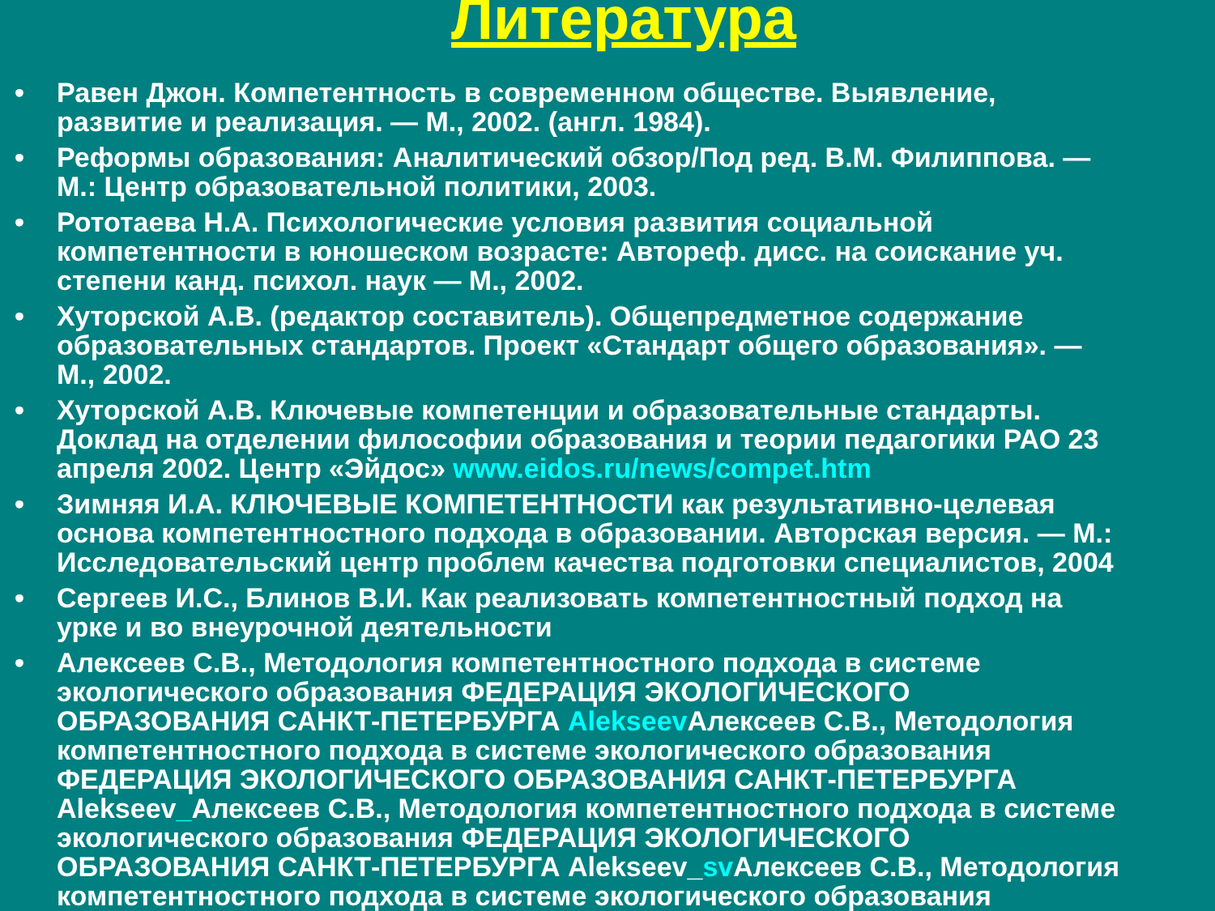Литература
• Равен Джон. Компетентность в современном обществе. Выявление,
развитие и реализация. — М., 2002. (англ. 1984).
• Реформы образования: Аналитический обзор/Под ред. В.М. Филиппова. —
М.: Центр образовательной политики, 2003.
• Рототаева Н.А. Психологические условия развития социальной
компетентности в юношеском возрасте: Автореф. дисс. на соискание уч.
степени канд. психол. наук — М., 2002.
• Хуторской А.В. (редактор составитель). Общепредметное содержание
образовательных стандартов. Проект «Стандарт общего образования». —
М., 2002.
• Хуторской А.В. Ключевые компетенции и образовательные стандарты.
Доклад на отделении философии образования и теории педагогики РАО 23
апреля 2002. Центр «Эйдос» www.eidos.ru/news/compet.htm
• Зимняя И.А. КЛЮЧЕВЫЕ КОМПЕТЕНТНОСТИ как результативно-целевая
основа компетентностного подхода в образовании. Авторская версия. — М.:
Исследовательский центр проблем качества подготовки специалистов, 2004
• Сергеев И.С., Блинов В.И. Как реализовать компетентностный подход на
урке и во внеурочной деятельности
• Алексеев С.В., Методология компетентностного подхода в системе
экологического образования ФЕДЕРАЦИЯ ЭКОЛОГИЧЕСКОГО
ОБРАЗОВАНИЯ САНКТ-ПЕТЕРБУРГА Alekseev Алексеев С.В., Методология
компетентностного подхода в системе экологического образования
ФЕДЕРАЦИЯ ЭКОЛОГИЧЕСКОГО ОБРАЗОВАНИЯ САНКТ-ПЕТЕРБУРГА
Alekseev_Алексеев С.В., Методология компетентностного подхода в системе
экологического образования ФЕДЕРАЦИЯ ЭКОЛОГИЧЕСКОГО
ОБРАЗОВАНИЯ САНКТ-ПЕТЕРБУРГА Alekseev_sv Алексеев С.В., Методология
компетентностного подхода в системе экологического образования